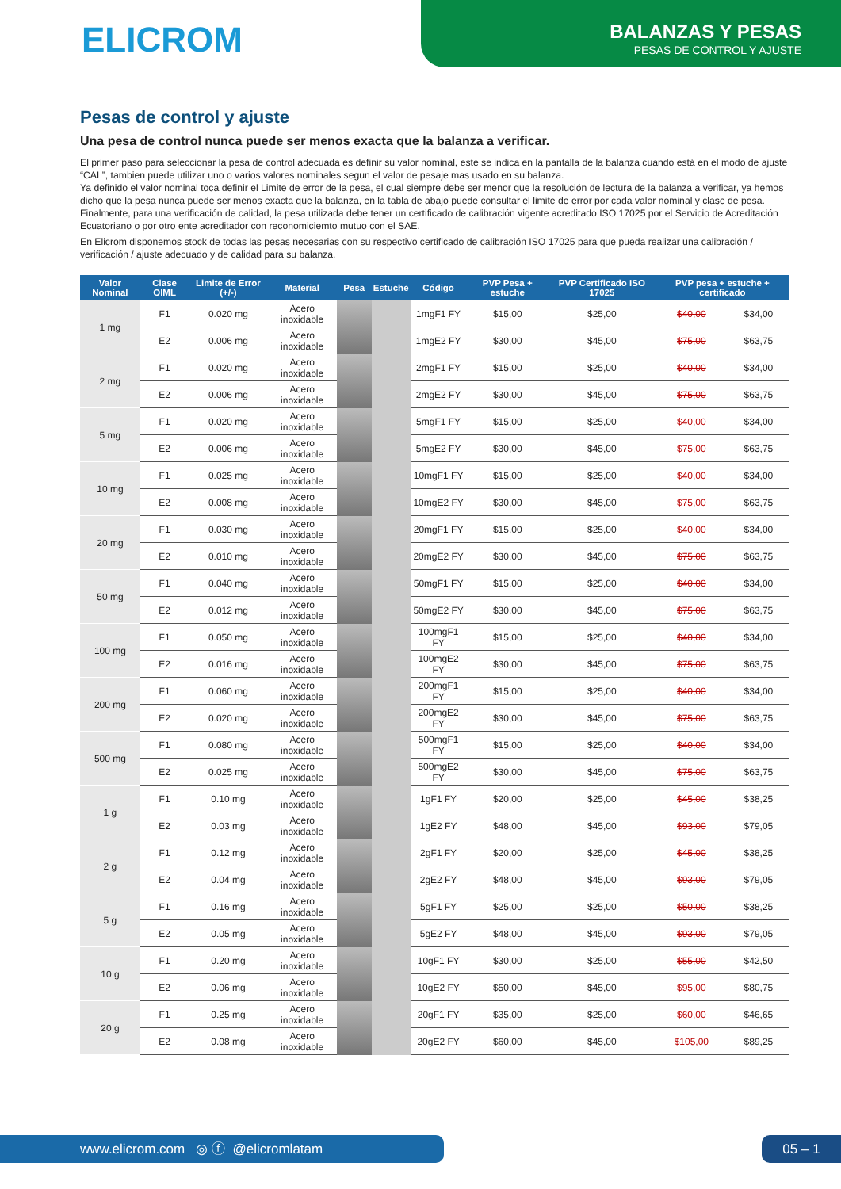ELICROM
BALANZAS Y PESAS
PESAS DE CONTROL Y AJUSTE
Pesas de control y ajuste
Una pesa de control nunca puede ser menos exacta que la balanza a verificar.
El primer paso para seleccionar la pesa de control adecuada es definir su valor nominal, este se indica en la pantalla de la balanza cuando está en el modo de ajuste “CAL”, tambien puede utilizar uno o varios valores nominales segun el valor de pesaje mas usado en su balanza.
Ya definido el valor nominal toca definir el Limite de error de la pesa, el cual siempre debe ser menor que la resolución de lectura de la balanza a verificar, ya hemos dicho que la pesa nunca puede ser menos exacta que la balanza, en la tabla de abajo puede consultar el limite de error por cada valor nominal y clase de pesa.
Finalmente, para una verificación de calidad, la pesa utilizada debe tener un certificado de calibración vigente acreditado ISO 17025 por el Servicio de Acreditación Ecuatoriano o por otro ente acreditador con reconomiciemto mutuo con el SAE.
En Elicrom disponemos stock de todas las pesas necesarias con su respectivo certificado de calibración ISO 17025 para que pueda realizar una calibración / verificación / ajuste adecuado y de calidad para su balanza.
| Valor Nominal | Clase OIML | Limite de Error (+/-) | Material | Pesa | Estuche | Código | PVP Pesa + estuche | PVP Certificado ISO 17025 | PVP pesa + estuche + certificado | |
| --- | --- | --- | --- | --- | --- | --- | --- | --- | --- | --- |
| 1 mg | F1 | 0.020 mg | Acero inoxidable | | | 1mgF1 FY | $15,00 | $25,00 | $40,00 | $34,00 |
| | E2 | 0.006 mg | Acero inoxidable | | | 1mgE2 FY | $30,00 | $45,00 | $75,00 | $63,75 |
| 2 mg | F1 | 0.020 mg | Acero inoxidable | | | 2mgF1 FY | $15,00 | $25,00 | $40,00 | $34,00 |
| | E2 | 0.006 mg | Acero inoxidable | | | 2mgE2 FY | $30,00 | $45,00 | $75,00 | $63,75 |
| 5 mg | F1 | 0.020 mg | Acero inoxidable | | | 5mgF1 FY | $15,00 | $25,00 | $40,00 | $34,00 |
| | E2 | 0.006 mg | Acero inoxidable | | | 5mgE2 FY | $30,00 | $45,00 | $75,00 | $63,75 |
| 10 mg | F1 | 0.025 mg | Acero inoxidable | | | 10mgF1 FY | $15,00 | $25,00 | $40,00 | $34,00 |
| | E2 | 0.008 mg | Acero inoxidable | | | 10mgE2 FY | $30,00 | $45,00 | $75,00 | $63,75 |
| 20 mg | F1 | 0.030 mg | Acero inoxidable | | | 20mgF1 FY | $15,00 | $25,00 | $40,00 | $34,00 |
| | E2 | 0.010 mg | Acero inoxidable | | | 20mgE2 FY | $30,00 | $45,00 | $75,00 | $63,75 |
| 50 mg | F1 | 0.040 mg | Acero inoxidable | | | 50mgF1 FY | $15,00 | $25,00 | $40,00 | $34,00 |
| | E2 | 0.012 mg | Acero inoxidable | | | 50mgE2 FY | $30,00 | $45,00 | $75,00 | $63,75 |
| 100 mg | F1 | 0.050 mg | Acero inoxidable | | | 100mgF1 FY | $15,00 | $25,00 | $40,00 | $34,00 |
| | E2 | 0.016 mg | Acero inoxidable | | | 100mgE2 FY | $30,00 | $45,00 | $75,00 | $63,75 |
| 200 mg | F1 | 0.060 mg | Acero inoxidable | | | 200mgF1 FY | $15,00 | $25,00 | $40,00 | $34,00 |
| | E2 | 0.020 mg | Acero inoxidable | | | 200mgE2 FY | $30,00 | $45,00 | $75,00 | $63,75 |
| 500 mg | F1 | 0.080 mg | Acero inoxidable | | | 500mgF1 FY | $15,00 | $25,00 | $40,00 | $34,00 |
| | E2 | 0.025 mg | Acero inoxidable | | | 500mgE2 FY | $30,00 | $45,00 | $75,00 | $63,75 |
| 1 g | F1 | 0.10 mg | Acero inoxidable | | | 1gF1 FY | $20,00 | $25,00 | $45,00 | $38,25 |
| | E2 | 0.03 mg | Acero inoxidable | | | 1gE2 FY | $48,00 | $45,00 | $93,00 | $79,05 |
| 2 g | F1 | 0.12 mg | Acero inoxidable | | | 2gF1 FY | $20,00 | $25,00 | $45,00 | $38,25 |
| | E2 | 0.04 mg | Acero inoxidable | | | 2gE2 FY | $48,00 | $45,00 | $93,00 | $79,05 |
| 5 g | F1 | 0.16 mg | Acero inoxidable | | | 5gF1 FY | $25,00 | $25,00 | $50,00 | $38,25 |
| | E2 | 0.05 mg | Acero inoxidable | | | 5gE2 FY | $48,00 | $45,00 | $93,00 | $79,05 |
| 10 g | F1 | 0.20 mg | Acero inoxidable | | | 10gF1 FY | $30,00 | $25,00 | $55,00 | $42,50 |
| | E2 | 0.06 mg | Acero inoxidable | | | 10gE2 FY | $50,00 | $45,00 | $95,00 | $80,75 |
| 20 g | F1 | 0.25 mg | Acero inoxidable | | | 20gF1 FY | $35,00 | $25,00 | $60,00 | $46,65 |
| | E2 | 0.08 mg | Acero inoxidable | | | 20gE2 FY | $60,00 | $45,00 | $105,00 | $89,25 |
www.elicrom.com ◎ ⓕ @elicromlatam 05 – 1